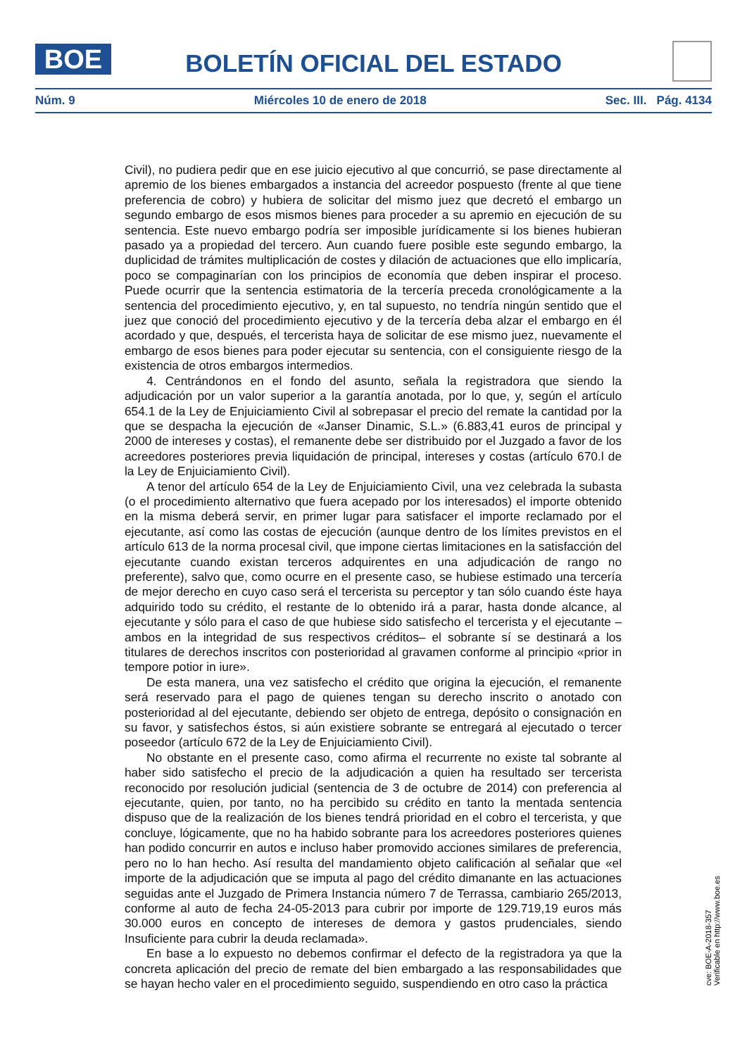BOE
BOLETÍN OFICIAL DEL ESTADO
Núm. 9 Miércoles 10 de enero de 2018 Sec. III. Pág. 4134
Civil), no pudiera pedir que en ese juicio ejecutivo al que concurrió, se pase directamente al apremio de los bienes embargados a instancia del acreedor pospuesto (frente al que tiene preferencia de cobro) y hubiera de solicitar del mismo juez que decretó el embargo un segundo embargo de esos mismos bienes para proceder a su apremio en ejecución de su sentencia. Este nuevo embargo podría ser imposible jurídicamente si los bienes hubieran pasado ya a propiedad del tercero. Aun cuando fuere posible este segundo embargo, la duplicidad de trámites multiplicación de costes y dilación de actuaciones que ello implicaría, poco se compaginarían con los principios de economía que deben inspirar el proceso. Puede ocurrir que la sentencia estimatoria de la tercería preceda cronológicamente a la sentencia del procedimiento ejecutivo, y, en tal supuesto, no tendría ningún sentido que el juez que conoció del procedimiento ejecutivo y de la tercería deba alzar el embargo en él acordado y que, después, el tercerista haya de solicitar de ese mismo juez, nuevamente el embargo de esos bienes para poder ejecutar su sentencia, con el consiguiente riesgo de la existencia de otros embargos intermedios.
4. Centrándonos en el fondo del asunto, señala la registradora que siendo la adjudicación por un valor superior a la garantía anotada, por lo que, y, según el artículo 654.1 de la Ley de Enjuiciamiento Civil al sobrepasar el precio del remate la cantidad por la que se despacha la ejecución de «Janser Dinamic, S.L.» (6.883,41 euros de principal y 2000 de intereses y costas), el remanente debe ser distribuido por el Juzgado a favor de los acreedores posteriores previa liquidación de principal, intereses y costas (artículo 670.l de la Ley de Enjuiciamiento Civil).
A tenor del artículo 654 de la Ley de Enjuiciamiento Civil, una vez celebrada la subasta (o el procedimiento alternativo que fuera acepado por los interesados) el importe obtenido en la misma deberá servir, en primer lugar para satisfacer el importe reclamado por el ejecutante, así como las costas de ejecución (aunque dentro de los límites previstos en el artículo 613 de la norma procesal civil, que impone ciertas limitaciones en la satisfacción del ejecutante cuando existan terceros adquirentes en una adjudicación de rango no preferente), salvo que, como ocurre en el presente caso, se hubiese estimado una tercería de mejor derecho en cuyo caso será el tercerista su perceptor y tan sólo cuando éste haya adquirido todo su crédito, el restante de lo obtenido irá a parar, hasta donde alcance, al ejecutante y sólo para el caso de que hubiese sido satisfecho el tercerista y el ejecutante –ambos en la integridad de sus respectivos créditos– el sobrante sí se destinará a los titulares de derechos inscritos con posterioridad al gravamen conforme al principio «prior in tempore potior in iure».
De esta manera, una vez satisfecho el crédito que origina la ejecución, el remanente será reservado para el pago de quienes tengan su derecho inscrito o anotado con posterioridad al del ejecutante, debiendo ser objeto de entrega, depósito o consignación en su favor, y satisfechos éstos, si aún existiere sobrante se entregará al ejecutado o tercer poseedor (artículo 672 de la Ley de Enjuiciamiento Civil).
No obstante en el presente caso, como afirma el recurrente no existe tal sobrante al haber sido satisfecho el precio de la adjudicación a quien ha resultado ser tercerista reconocido por resolución judicial (sentencia de 3 de octubre de 2014) con preferencia al ejecutante, quien, por tanto, no ha percibido su crédito en tanto la mentada sentencia dispuso que de la realización de los bienes tendrá prioridad en el cobro el tercerista, y que concluye, lógicamente, que no ha habido sobrante para los acreedores posteriores quienes han podido concurrir en autos e incluso haber promovido acciones similares de preferencia, pero no lo han hecho. Así resulta del mandamiento objeto calificación al señalar que «el importe de la adjudicación que se imputa al pago del crédito dimanante en las actuaciones seguidas ante el Juzgado de Primera Instancia número 7 de Terrassa, cambiario 265/2013, conforme al auto de fecha 24-05-2013 para cubrir por importe de 129.719,19 euros más 30.000 euros en concepto de intereses de demora y gastos prudenciales, siendo Insuficiente para cubrir la deuda reclamada».
En base a lo expuesto no debemos confirmar el defecto de la registradora ya que la concreta aplicación del precio de remate del bien embargado a las responsabilidades que se hayan hecho valer en el procedimiento seguido, suspendiendo en otro caso la práctica
cve: BOE-A-2018-357
Verificable en http://www.boe.es